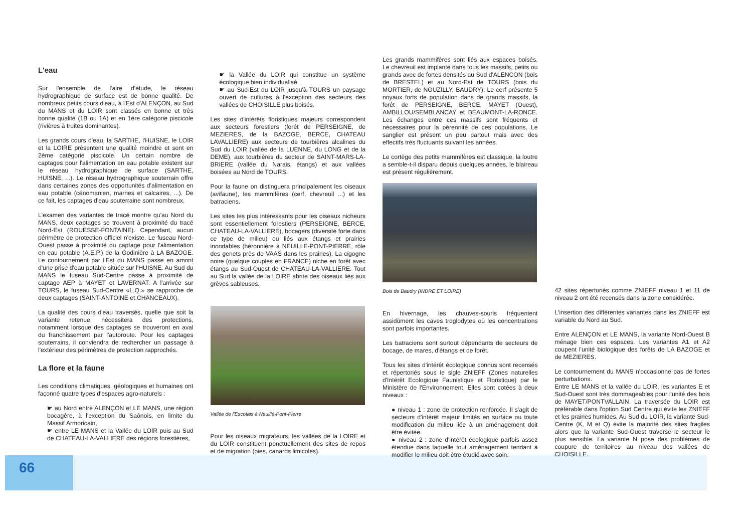L'eau
Sur l'ensemble de l'aire d'étude, le réseau hydrographique de surface est de bonne qualité. De nombreux petits cours d'eau, à l'Est d'ALENÇON, au Sud du MANS et du LOIR sont classés en bonne et très bonne qualité (1B ou 1A) et en 1ère catégorie piscicole (rivières à truites dominantes).
Les grands cours d'eau, la SARTHE, l'HUISNE, le LOIR et la LOIRE présentent une qualité moindre et sont en 2ème catégorie piscicole. Un certain nombre de captages pour l'alimentation en eau potable existent sur le réseau hydrographique de surface (SARTHE, HUISNE, ...). Le réseau hydrographique souterrain offre dans certaines zones des opportunités d'alimentation en eau potable (cénomanien, marnes et calcaires, ...). De ce fait, les captages d'eau souterraine sont nombreux.
L'examen des variantes de tracé montre qu'au Nord du MANS, deux captages se trouvent à proximité du tracé Nord-Est (ROUESSE-FONTAINE). Cependant, aucun périmètre de protection officiel n'existe. Le fuseau Nord-Ouest passe à proximité du captage pour l'alimentation en eau potable (A.E.P.) de la Godinière à LA BAZOGE. Le contournement par l'Est du MANS passe en amont d'une prise d'eau potable située sur l'HUISNE. Au Sud du MANS le fuseau Sud-Centre passe à proximité de captage AEP à MAYET et LAVERNAT. A l'arrivée sur TOURS, le fuseau Sud-Centre «L.Q.» se rapproche de deux captages (SAINT-ANTOINE et CHANCEAUX).
La qualité des cours d'eau traversés, quelle que soit la variante retenue, nécessitera des protections, notamment lorsque des captages se trouveront en aval du franchissement par l'autoroute. Pour les captages souterrains, il conviendra de rechercher un passage à l'extérieur des périmètres de protection rapprochés.
La flore et la faune
Les conditions climatiques, géologiques et humaines ont façonné quatre types d'espaces agro-naturels :
☛ au Nord entre ALENÇON et LE MANS, une région bocagère, à l'exception du Saônois, en limite du Massif Armoricain,
☛ entre LE MANS et la Vallée du LOIR puis au Sud de CHATEAU-LA-VALLIERE des régions forestières,
☛ la Vallée du LOIR qui constitue un système écologique bien individualisé,
☛ au Sud-Est du LOIR jusqu'à TOURS un paysage ouvert de cultures à l'exception des secteurs des vallées de CHOISILLE plus boisés.
Les sites d'intérêts floristiques majeurs correspondent aux secteurs forestiers (forêt de PERSEIGNE, de MEZIERES, de la BAZOGE, BERCE, CHATEAU LAVALLIERE) aux secteurs de tourbières alcalines du Sud du LOIR (vallée de la LUENNE, du LONG et de la DEME), aux tourbières du secteur de SAINT-MARS-LA-BRIERE (vallée du Narais, étangs) et aux vallées boisées au Nord de TOURS.
Pour la faune on distinguera principalement les oiseaux (avifaune), les mammifères (cerf, chevreuil ...) et les batraciens.
Les sites les plus intéressants pour les oiseaux nicheurs sont essentiellement forestiers (PERSEIGNE, BERCE, CHATEAU-LA-VALLIERE), bocagers (diversité forte dans ce type de milieu) ou liés aux étangs et prairies inondables (héronnière à NEUILLE-PONT-PIERRE, rôle des genets près de VAAS dans les prairies). La cigogne noire (quelque couples en FRANCE) niche en forêt avec étangs au Sud-Ouest de CHATEAU-LA-VALLIERE. Tout au Sud la vallée de la LOIRE abrite des oiseaux liés aux grèves sableuses.
Vallée de l'Escotais à Neuillé-Pont-Pierre
Pour les oiseaux migrateurs, les vallées de la LOIRE et du LOIR constituent ponctuellement des sites de repos et de migration (oies, canards limicoles).
Les grands mammifères sont liés aux espaces boisés. Le chevreuil est implanté dans tous les massifs, petits ou grands avec de fortes densités au Sud d'ALENCON (bois de BRESTEL) et au Nord-Est de TOURS (bois du MORTIER, de NOUZILLY, BAUDRY). Le cerf présente 5 noyaux forts de population dans de grands massifs, la forêt de PERSEIGNE, BERCE, MAYET (Ouest), AMBILLOU/SEMBLANCAY et BEAUMONT-LA-RONCE. Les échanges entre ces massifs sont fréquents et nécessaires pour la pérennité de ces populations. Le sanglier est présent un peu partout mais avec des effectifs très fluctuants suivant les années.
Le cortège des petits mammifères est classique, la loutre a semble-t-il disparu depuis quelques années, le blaireau est présent régulièrement.
Bois de Baudry (INDRE ET LOIRE)
En hivernage, les chauves-souris fréquentent assidûment les caves troglodytes où les concentrations sont parfois importantes.
Les batraciens sont surtout dépendants de secteurs de bocage, de mares, d'étangs et de forêt.
Tous les sites d'intérêt écologique connus sont recensés et répertoriés sous le sigle ZNIEFF (Zones naturelles d'Intérêt Ecologique Faunistique et Floristique) par le Ministère de l'Environnement. Elles sont cotées à deux niveaux :
● niveau 1 : zone de protection renforcée. Il s'agit de secteurs d'intérêt majeur limités en surface ou toute modification du milieu liée à un aménagement doit être évitée.
● niveau 2 : zone d'intérêt écologique parfois assez étendue dans laquelle tout aménagement tendant à modifier le milieu doit être étudié avec soin.
42 sites répertoriés comme ZNIEFF niveau 1 et 11 de niveau 2 ont été recensés dans la zone considérée.
L'insertion des différentes variantes dans les ZNIEFF est variable du Nord au Sud.
Entre ALENÇON et LE MANS, la variante Nord-Ouest B ménage bien ces espaces. Les variantes A1 et A2 coupent l'unité biologique des forêts de LA BAZOGE et de MEZIERES.
Le contournement du MANS n'occasionne pas de fortes perturbations.
Entre LE MANS et la vallée du LOIR, les variantes E et Sud-Ouest sont très dommageables pour l'unité des bois de MAYET/PONTVALLAIN. La traversée du LOIR est préférable dans l'option Sud Centre qui évite les ZNIEFF et les prairies humides. Au Sud du LOIR, la variante Sud-Centre (K, M et Q) évite la majorité des sites fragiles alors que la variante Sud-Ouest traverse le secteur le plus sensible. La variante N pose des problèmes de coupure de territoires au niveau des vallées de CHOISILLE.
66